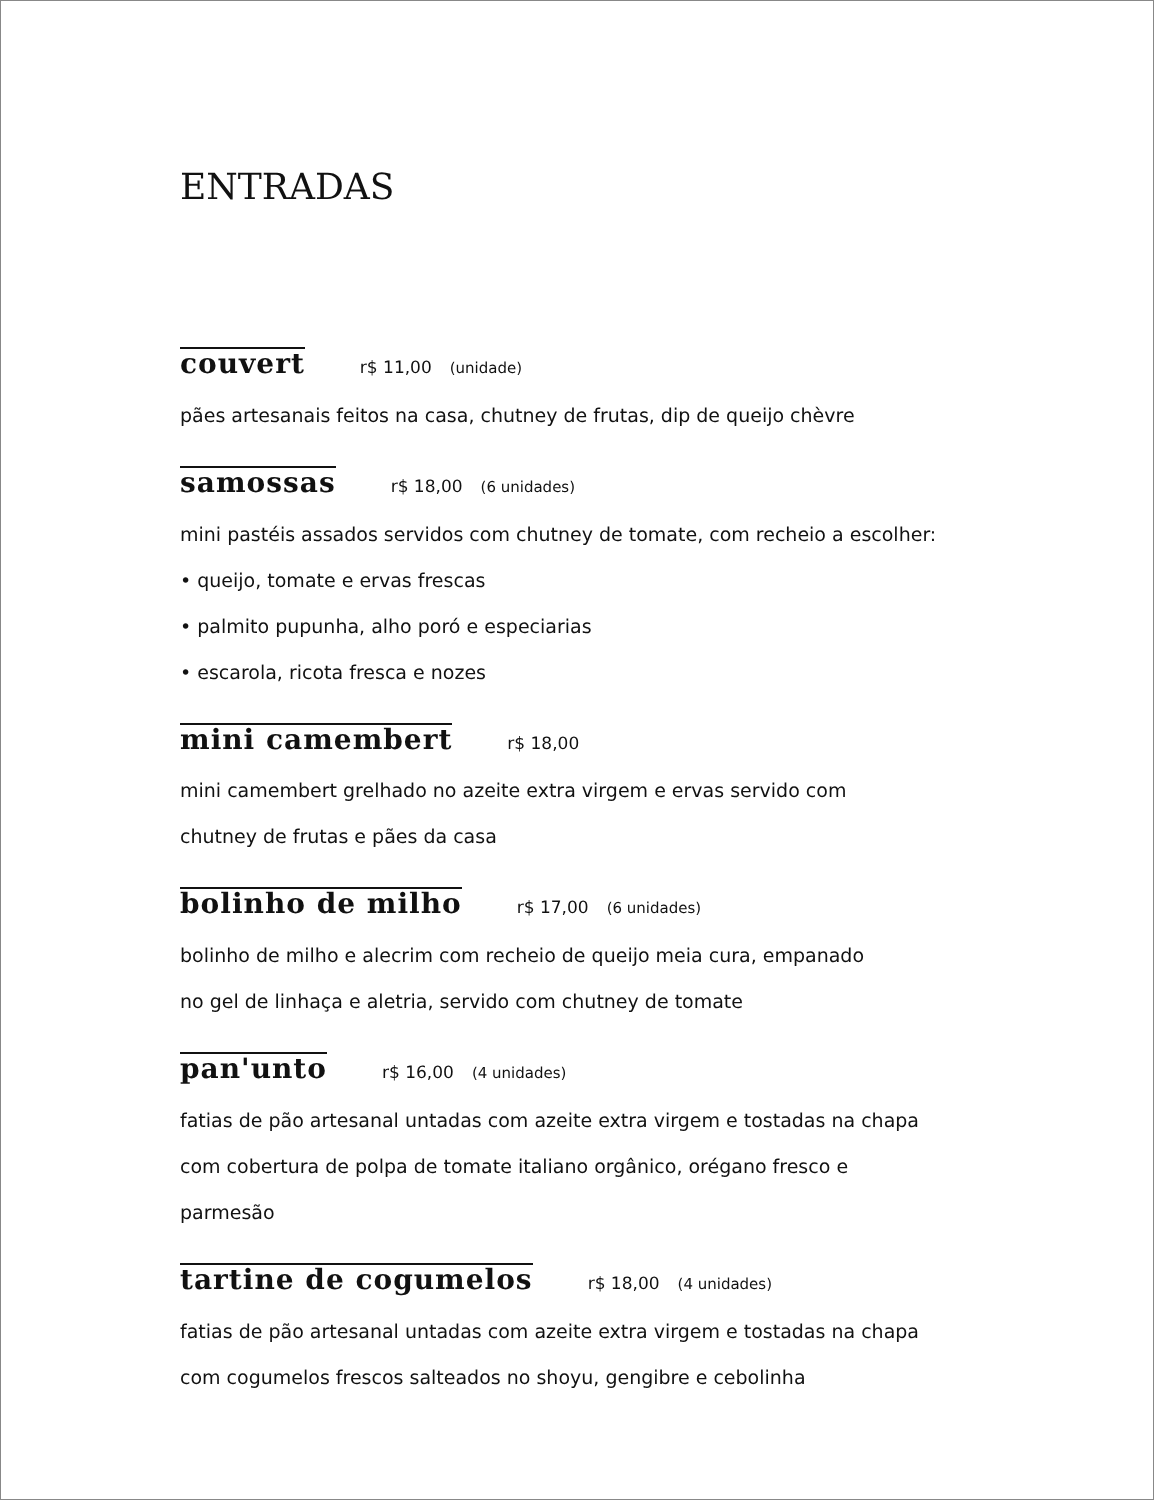ENTRADAS
couvert r$ 11,00 (unidade)
pães artesanais feitos na casa, chutney de frutas, dip de queijo chèvre
samossas r$ 18,00 (6 unidades)
mini pastéis assados servidos com chutney de tomate, com recheio a escolher:
• queijo, tomate e ervas frescas
• palmito pupunha, alho poró e especiarias
• escarola, ricota fresca e nozes
mini camembert r$ 18,00
mini camembert grelhado no azeite extra virgem e ervas servido com
chutney de frutas e pães da casa
bolinho de milho r$ 17,00 (6 unidades)
bolinho de milho e alecrim com recheio de queijo meia cura, empanado
no gel de linhaça e aletria, servido com chutney de tomate
pan'unto r$ 16,00 (4 unidades)
fatias de pão artesanal untadas com azeite extra virgem e tostadas na chapa
com cobertura de polpa de tomate italiano orgânico, orégano fresco e
parmesão
tartine de cogumelos r$ 18,00 (4 unidades)
fatias de pão artesanal untadas com azeite extra virgem e tostadas na chapa
com cogumelos frescos salteados no shoyu, gengibre e cebolinha